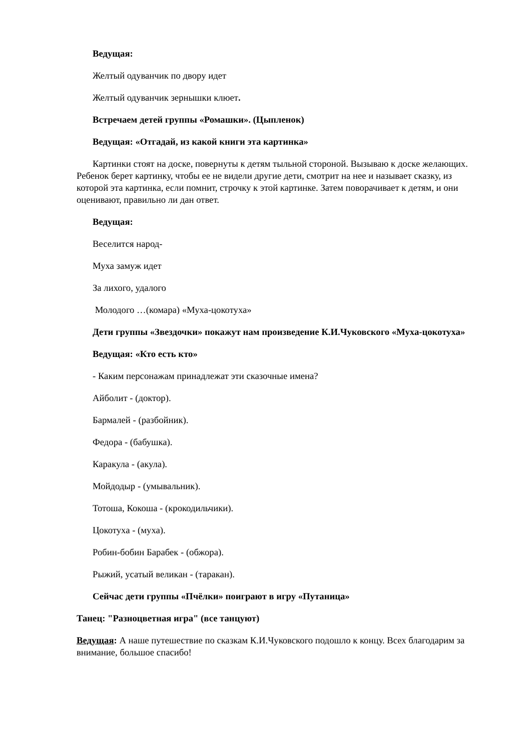Ведущая:
Желтый одуванчик по двору идет
Желтый одуванчик зернышки клюет.
Встречаем детей группы «Ромашки». (Цыпленок)
Ведущая: «Отгадай, из какой книги эта картинка»
Картинки стоят на доске, повернуты к детям тыльной стороной. Вызываю к доске желающих. Ребенок берет картинку, чтобы ее не видели другие дети, смотрит на нее и называет сказку, из которой эта картинка, если помнит, строчку к этой картинке. Затем поворачивает к детям, и они оценивают, правильно ли дан ответ.
Ведущая:
Веселится народ-
Муха замуж идет
За лихого, удалого
Молодого …(комара) «Муха-цокотуха»
Дети группы «Звездочки» покажут нам произведение К.И.Чуковского «Муха-цокотуха»
Ведущая: «Кто есть кто»
- Каким персонажам принадлежат эти сказочные имена?
Айболит - (доктор).
Бармалей - (разбойник).
Федора - (бабушка).
Каракула - (акула).
Мойдодыр - (умывальник).
Тотоша, Кокоша - (крокодильчики).
Цокотуха - (муха).
Робин-бобин Барабек - (обжора).
Рыжий, усатый великан - (таракан).
Сейчас дети группы «Пчёлки» поиграют в игру «Путаница»
Танец: "Разноцветная игра" (все танцуют)
Ведущая: А наше путешествие по сказкам К.И.Чуковского подошло к концу. Всех благодарим за внимание, большое спасибо!